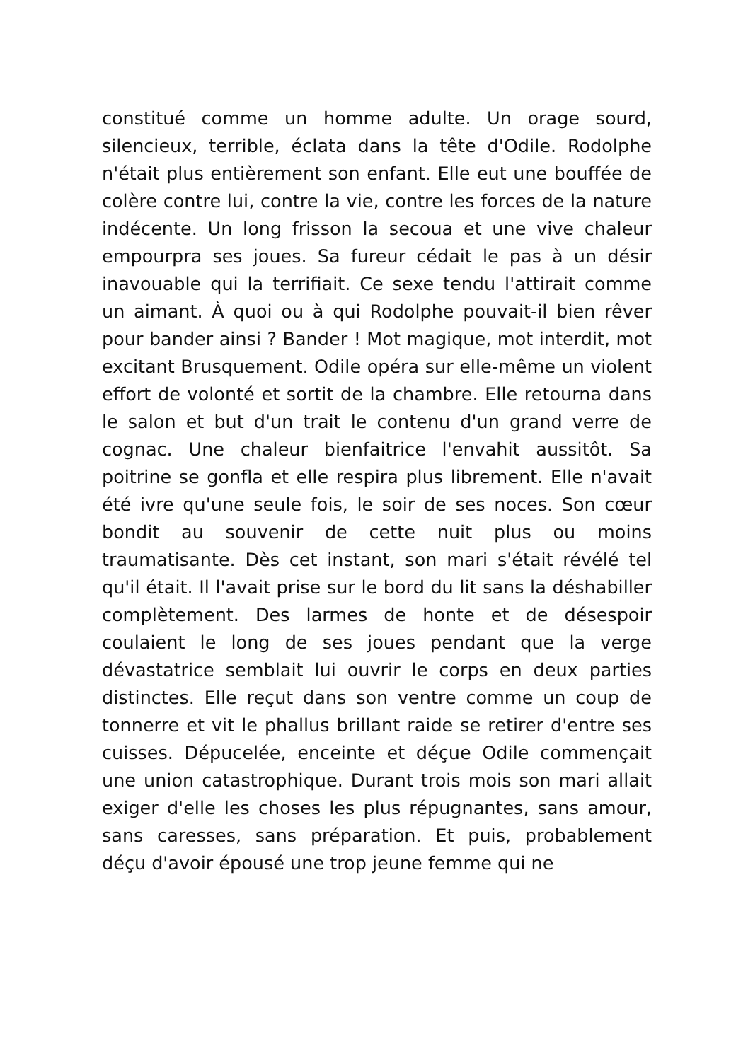constitué comme un homme adulte. Un orage sourd, silencieux, terrible, éclata dans la tête d'Odile. Rodolphe n'était plus entièrement son enfant. Elle eut une bouffée de colère contre lui, contre la vie, contre les forces de la nature indécente. Un long frisson la secoua et une vive chaleur empourpra ses joues. Sa fureur cédait le pas à un désir inavouable qui la terrifiait. Ce sexe tendu l'attirait comme un aimant. À quoi ou à qui Rodolphe pouvait-il bien rêver pour bander ainsi ? Bander ! Mot magique, mot interdit, mot excitant Brusquement. Odile opéra sur elle-même un violent effort de volonté et sortit de la chambre. Elle retourna dans le salon et but d'un trait le contenu d'un grand verre de cognac. Une chaleur bienfaitrice l'envahit aussitôt. Sa poitrine se gonfla et elle respira plus librement. Elle n'avait été ivre qu'une seule fois, le soir de ses noces. Son cœur bondit au souvenir de cette nuit plus ou moins traumatisante. Dès cet instant, son mari s'était révélé tel qu'il était. Il l'avait prise sur le bord du lit sans la déshabiller complètement. Des larmes de honte et de désespoir coulaient le long de ses joues pendant que la verge dévastatrice semblait lui ouvrir le corps en deux parties distinctes. Elle reçut dans son ventre comme un coup de tonnerre et vit le phallus brillant raide se retirer d'entre ses cuisses. Dépucelée, enceinte et déçue Odile commençait une union catastrophique. Durant trois mois son mari allait exiger d'elle les choses les plus répugnantes, sans amour, sans caresses, sans préparation. Et puis, probablement déçu d'avoir épousé une trop jeune femme qui ne